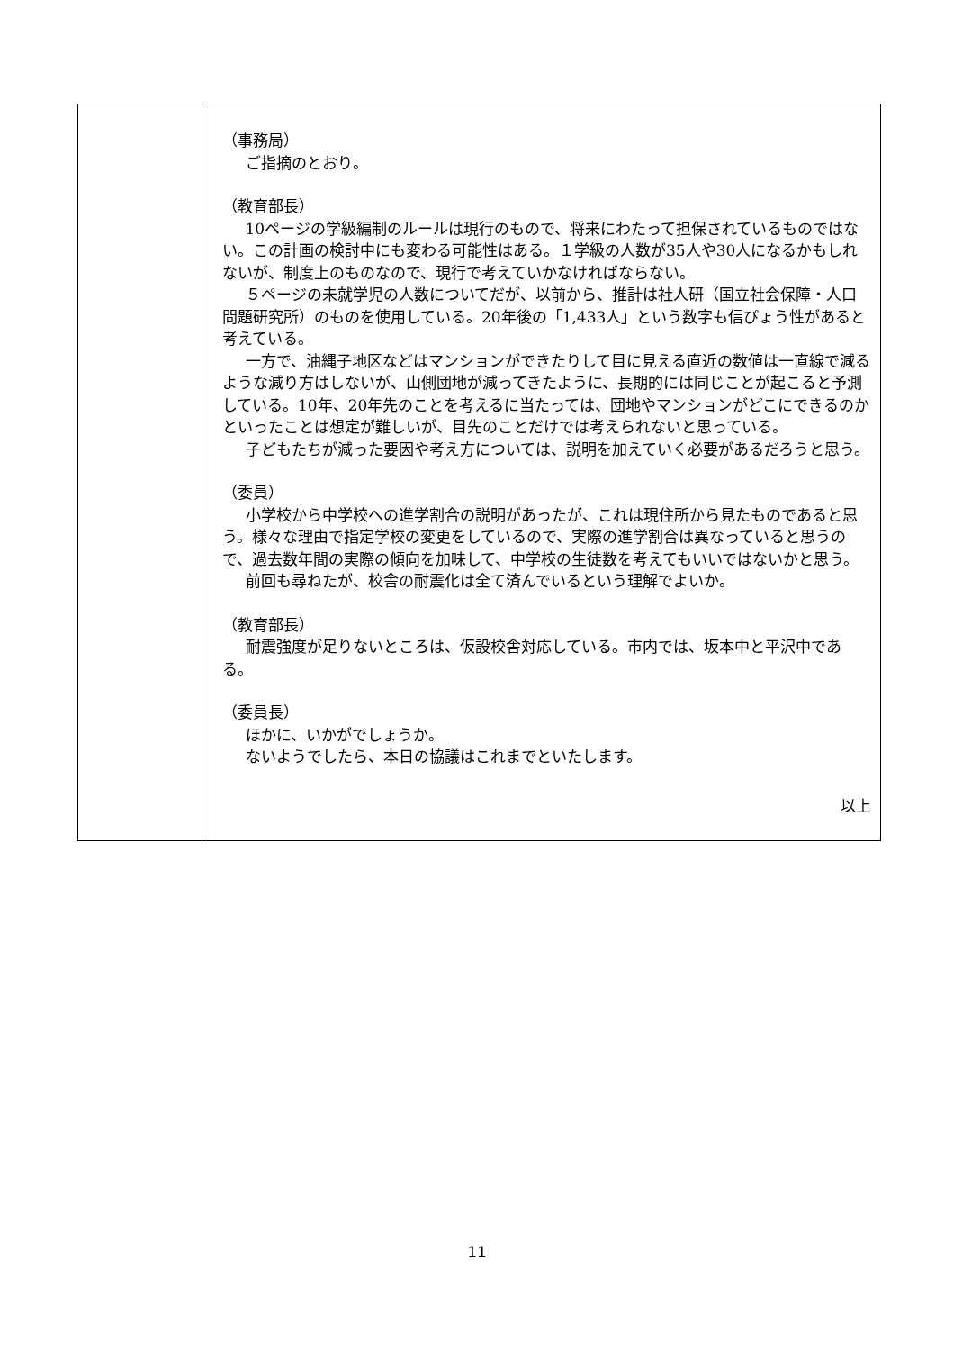| | （事務局） ご指摘のとおり。 （教育部長） 10ページの学級編制のルールは現行のもので、将来にわたって担保されているものではない。この計画の検討中にも変わる可能性はある。１学級の人数が35人や30人になるかもしれないが、制度上のものなので、現行で考えていかなければならない。 ５ページの未就学児の人数についてだが、以前から、推計は社人研（国立社会保障・人口問題研究所）のものを使用している。20年後の「1,433人」という数字も信ぴょう性があると考えている。 一方で、油縄子地区などはマンションができたりして目に見える直近の数値は一直線で減るような減り方はしないが、山側団地が減ってきたように、長期的には同じことが起こると予測している。10年、20年先のことを考えるに当たっては、団地やマンションがどこにできるのかといったことは想定が難しいが、目先のことだけでは考えられないと思っている。 子どもたちが減った要因や考え方については、説明を加えていく必要があるだろうと思う。 （委員） 小学校から中学校への進学割合の説明があったが、これは現住所から見たものであると思う。様々な理由で指定学校の変更をしているので、実際の進学割合は異なっていると思うので、過去数年間の実際の傾向を加味して、中学校の生徒数を考えてもいいではないかと思う。 前回も尋ねたが、校舎の耐震化は全て済んでいるという理解でよいか。 （教育部長） 耐震強度が足りないところは、仮設校舎対応している。市内では、坂本中と平沢中である。 （委員長） ほかに、いかがでしょうか。 ないようでしたら、本日の協議はこれまでといたします。 以上 |
11